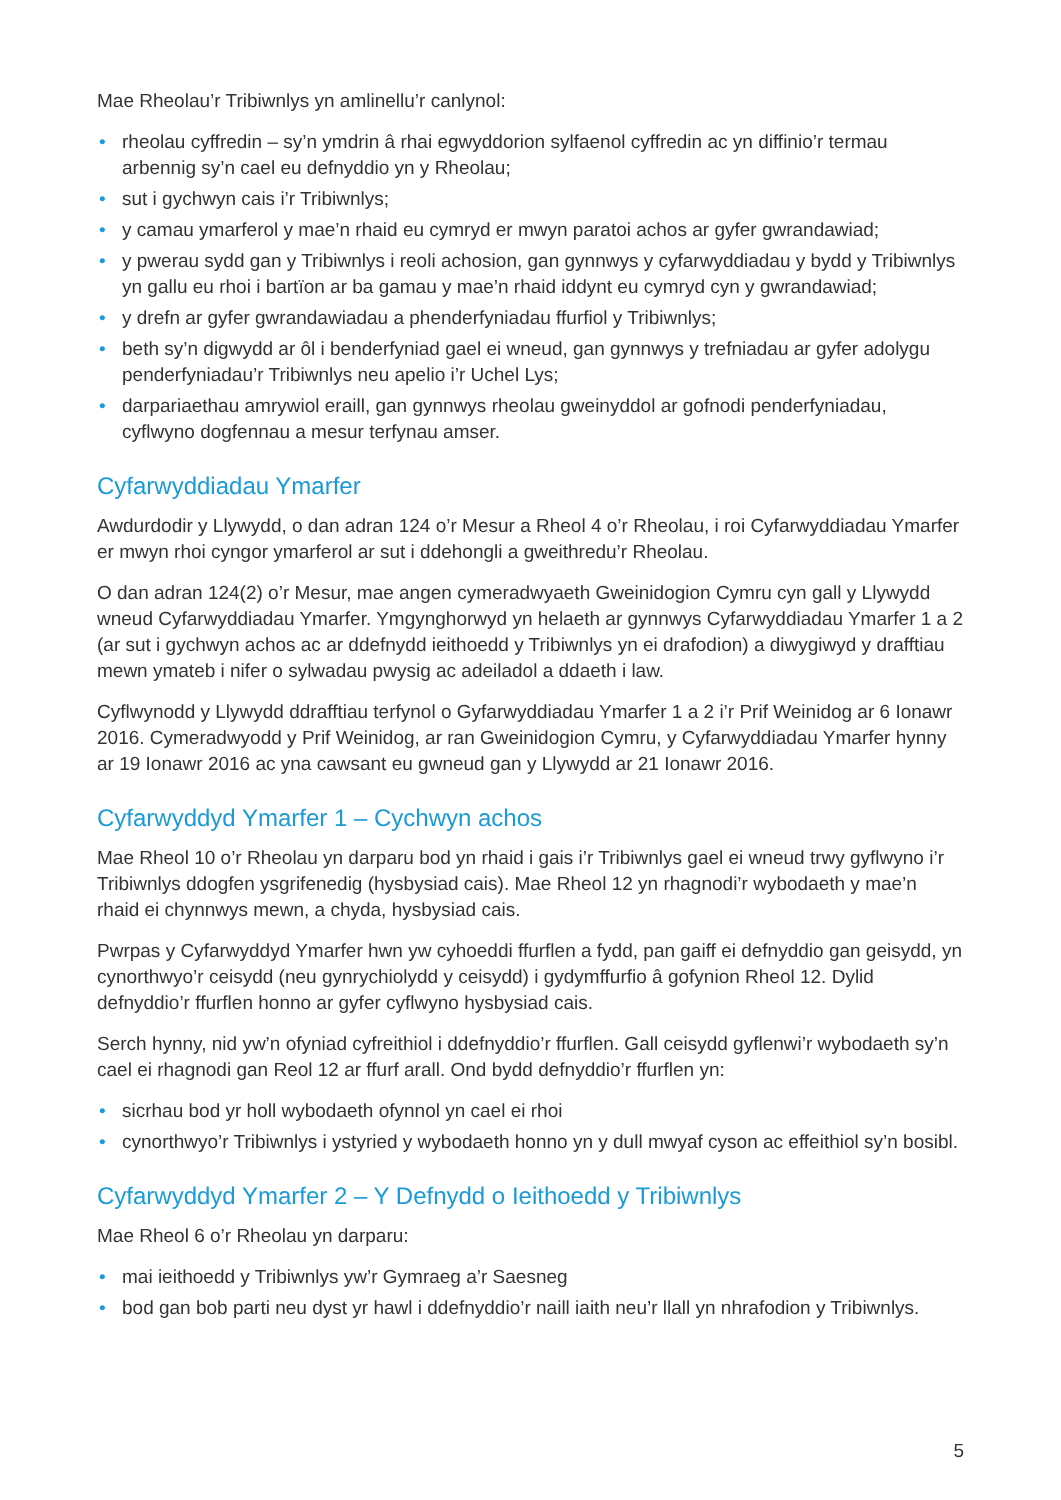Mae Rheolau’r Tribiwnlys yn amlinellu’r canlynol:
• rheolau cyffredin – sy’n ymdrin â rhai egwyddorion sylfaenol cyffredin ac yn diffinio’r termau arbennig sy’n cael eu defnyddio yn y Rheolau;
• sut i gychwyn cais i’r Tribiwnlys;
• y camau ymarferol y mae’n rhaid eu cymryd er mwyn paratoi achos ar gyfer gwrandawiad;
• y pwerau sydd gan y Tribiwnlys i reoli achosion, gan gynnwys y cyfarwyddiadau y bydd y Tribiwnlys yn gallu eu rhoi i bartïon ar ba gamau y mae’n rhaid iddynt eu cymryd cyn y gwrandawiad;
• y drefn ar gyfer gwrandawiadau a phenderfyniadau ffurfiol y Tribiwnlys;
• beth sy’n digwydd ar ôl i benderfyniad gael ei wneud, gan gynnwys y trefniadau ar gyfer adolygu penderfyniadau’r Tribiwnlys neu apelio i’r Uchel Lys;
• darpariaethau amrywiol eraill, gan gynnwys rheolau gweinyddol ar gofnodi penderfyniadau, cyflwyno dogfennau a mesur terfynau amser.
Cyfarwyddiadau Ymarfer
Awdurdodir y Llywydd, o dan adran 124 o’r Mesur a Rheol 4 o’r Rheolau, i roi Cyfarwyddiadau Ymarfer er mwyn rhoi cyngor ymarferol ar sut i ddehongli a gweithredu’r Rheolau.
O dan adran 124(2) o’r Mesur, mae angen cymeradwyaeth Gweinidogion Cymru cyn gall y Llywydd wneud Cyfarwyddiadau Ymarfer. Ymgynghorwyd yn helaeth ar gynnwys Cyfarwyddiadau Ymarfer 1 a 2 (ar sut i gychwyn achos ac ar ddefnydd ieithoedd y Tribiwnlys yn ei drafodion) a diwygiwyd y drafftiau mewn ymateb i nifer o sylwadau pwysig ac adeiladol a ddaeth i law.
Cyflwynodd y Llywydd ddrafftiau terfynol o Gyfarwyddiadau Ymarfer 1 a 2 i’r Prif Weinidog ar 6 Ionawr 2016. Cymeradwyodd y Prif Weinidog, ar ran Gweinidogion Cymru, y Cyfarwyddiadau Ymarfer hynny ar 19 Ionawr 2016 ac yna cawsant eu gwneud gan y Llywydd ar 21 Ionawr 2016.
Cyfarwyddyd Ymarfer 1 – Cychwyn achos
Mae Rheol 10 o’r Rheolau yn darparu bod yn rhaid i gais i’r Tribiwnlys gael ei wneud trwy gyflwyno i’r Tribiwnlys ddogfen ysgrifenedig (hysbysiad cais). Mae Rheol 12 yn rhagnodi’r wybodaeth y mae’n rhaid ei chynnwys mewn, a chyda, hysbysiad cais.
Pwrpas y Cyfarwyddyd Ymarfer hwn yw cyhoeddi ffurflen a fydd, pan gaiff ei defnyddio gan geisydd, yn cynorthwyo’r ceisydd (neu gynrychiolydd y ceisydd) i gydymffurfio â gofynion Rheol 12. Dylid defnyddio’r ffurflen honno ar gyfer cyflwyno hysbysiad cais.
Serch hynny, nid yw’n ofyniad cyfreithiol i ddefnyddio’r ffurflen. Gall ceisydd gyflenwi’r wybodaeth sy’n cael ei rhagnodi gan Reol 12 ar ffurf arall. Ond bydd defnyddio’r ffurflen yn:
• sicrhau bod yr holl wybodaeth ofynnol yn cael ei rhoi
• cynorthwyo’r Tribiwnlys i ystyried y wybodaeth honno yn y dull mwyaf cyson ac effeithiol sy’n bosibl.
Cyfarwyddyd Ymarfer 2 – Y Defnydd o Ieithoedd y Tribiwnlys
Mae Rheol 6 o’r Rheolau yn darparu:
• mai ieithoedd y Tribiwnlys yw’r Gymraeg a’r Saesneg
• bod gan bob parti neu dyst yr hawl i ddefnyddio’r naill iaith neu’r llall yn nhrafodion y Tribiwnlys.
5